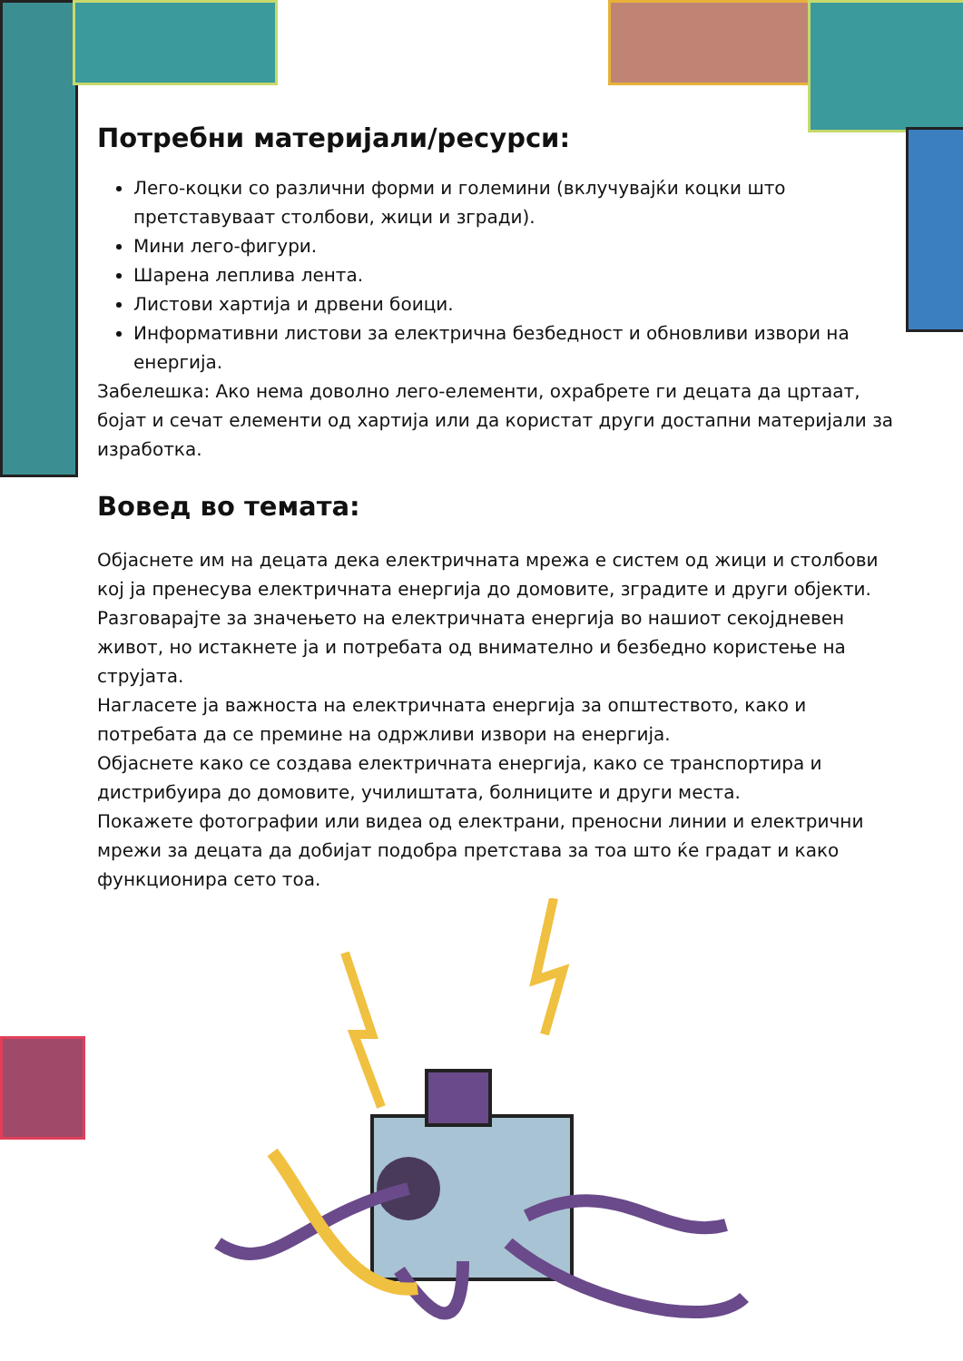Потребни материјали/ресурси:
Лего-коцки со различни форми и големини (вклучувајќи коцки што претставуваат столбови, жици и згради).
Мини лего-фигури.
Шарена леплива лента.
Листови хартија и дрвени боици.
Информативни листови за електрична безбедност и обновливи извори на енергија.
Забелешка: Ако нема доволно лего-елементи, охрабрете ги децата да цртаат, бојат и сечат елементи од хартија или да користат други достапни материјали за изработка.
Вовед во темата:
Објаснете им на децата дека електричната мрежа е систем од жици и столбови кој ја пренесува електричната енергија до домовите, зградите и други објекти.
Разговарајте за значењето на електричната енергија во нашиот секојдневен живот, но истакнете ја и потребата од внимателно и безбедно користење на струјата.
Нагласете ја важноста на електричната енергија за општеството, како и потребата да се премине на одржливи извори на енергија.
Објаснете како се создава електричната енергија, како се транспортира и дистрибуира до домовите, училиштата, болниците и други места.
Покажете фотографии или видеа од електрани, преносни линии и електрични мрежи за децата да добијат подобра претстава за тоа што ќе градат и како функционира сето тоа.